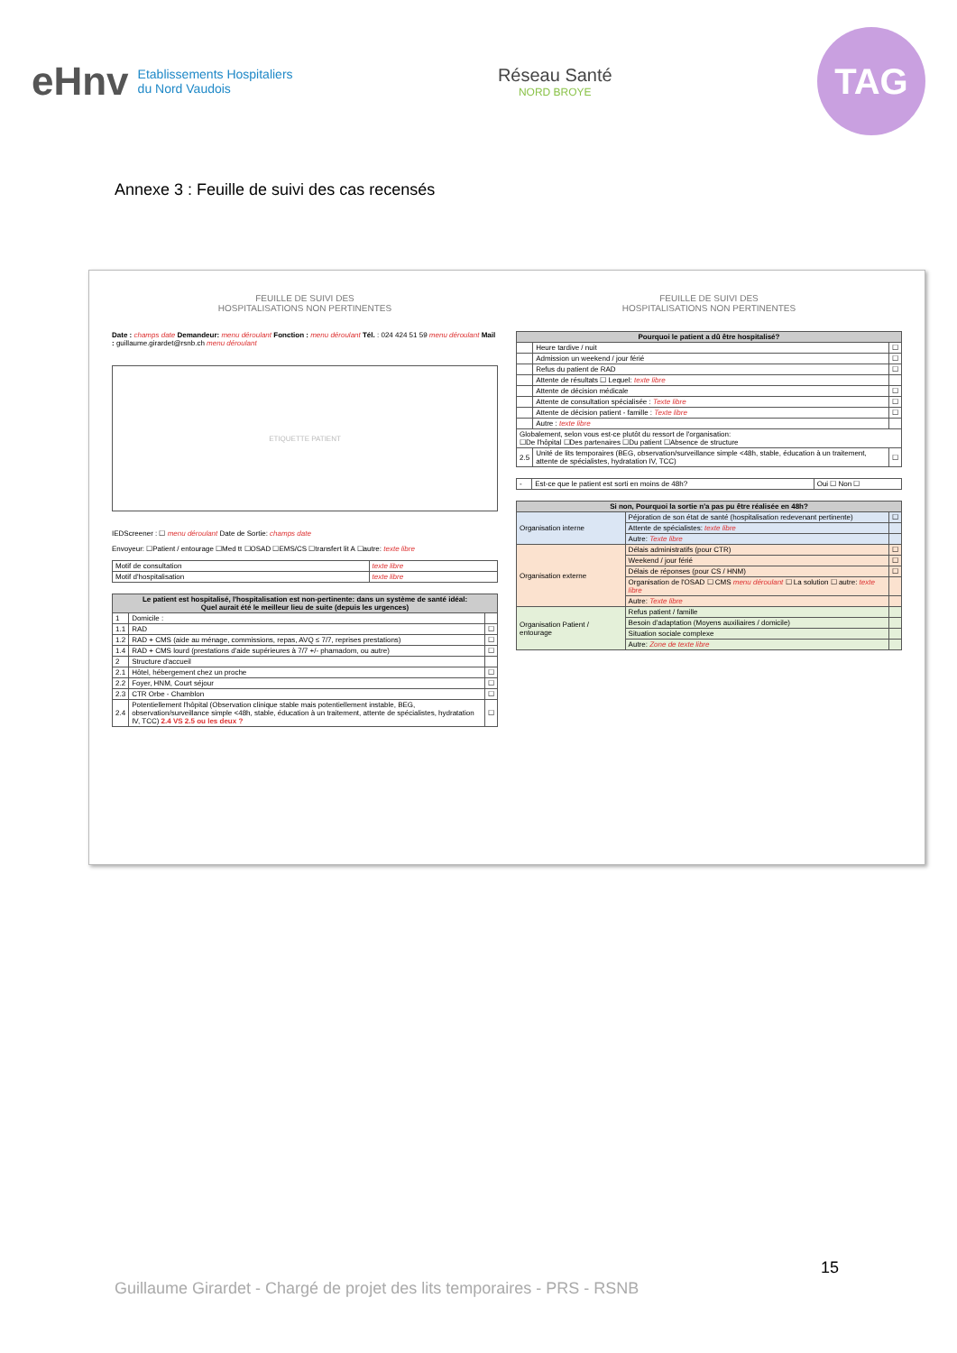eHnv Etablissements Hospitaliers
du Nord Vaudois
Réseau Santé
NORD BROYE
TAG
Annexe 3 : Feuille de suivi des cas recensés
FEUILLE DE SUIVI DES
HOSPITALISATIONS NON PERTINENTES
Date : champs date Demandeur: menu déroulant Fonction : menu déroulant Tél. : 024 424 51 59 menu déroulant Mail : guillaume.girardet@rsnb.ch menu déroulant
ETIQUETTE PATIENT
IEDScreener : ☐ menu déroulant Date de Sortie: champs date
Envoyeur: ☐Patient / entourage ☐Med tt ☐OSAD ☐EMS/CS ☐transfert lit A ☐autre: texte libre
| Motif de consultation | texte libre |
| Motif d'hospitalisation | texte libre |
| Le patient est hospitalisé, l'hospitalisation est non-pertinente: dans un système de santé idéal: Quel aurait été le meilleur lieu de suite (depuis les urgences) | | |
| --- | --- | --- |
| 1 | Domicile : | |
| 1.1 | RAD | ☐ |
| 1.2 | RAD + CMS (aide au ménage, commissions, repas, AVQ ≤ 7/7, reprises prestations) | ☐ |
| 1.4 | RAD + CMS lourd (prestations d'aide supérieures à 7/7 +/- phamadom, ou autre) | ☐ |
| 2 | Structure d'accueil | |
| 2.1 | Hôtel, hébergement chez un proche | ☐ |
| 2.2 | Foyer, HNM, Court séjour | ☐ |
| 2.3 | CTR Orbe - Chamblon | ☐ |
| 2.4 | Potentiellement l'hôpital (Observation clinique stable mais potentiellement instable, BEG, observation/surveillance simple <48h, stable, éducation à un traitement, attente de spécialistes, hydratation IV, TCC) 2.4 VS 2.5 ou les deux ? | ☐ |
FEUILLE DE SUIVI DES
HOSPITALISATIONS NON PERTINENTES
| Pourquoi le patient a dû être hospitalisé? | | |
| --- | --- | --- |
| | Heure tardive / nuit | ☐ |
| | Admission un weekend / jour férié | ☐ |
| | Refus du patient de RAD | ☐ |
| | Attente de résultats ☐ Lequel: texte libre | |
| | Attente de décision médicale | ☐ |
| | Attente de consultation spécialisée : Texte libre | ☐ |
| | Attente de décision patient - famille : Texte libre | ☐ |
| | Autre : texte libre | |
| Globalement, selon vous est-ce plutôt du ressort de l'organisation: ☐De l'hôpital ☐Des partenaires ☐Du patient ☐Absence de structure | | |
| 2.5 | Unité de lits temporaires (BEG, observation/surveillance simple <48h, stable, éducation à un traitement, attente de spécialistes, hydratation IV, TCC) | ☐ |
| - | Est-ce que le patient est sorti en moins de 48h? | Oui ☐ Non ☐ |
| Si non, Pourquoi la sortie n'a pas pu être réalisée en 48h? | | |
| --- | --- | --- |
| Organisation interne | Péjoration de son état de santé (hospitalisation redevenant pertinente) | ☐ |
| | Attente de spécialistes: texte libre | |
| | Autre: Texte libre | |
| Organisation externe | Délais administratifs (pour CTR) | ☐ |
| | Weekend / jour férié | ☐ |
| | Délais de réponses (pour CS / HNM) | ☐ |
| | Organisation de l'OSAD ☐ CMS menu déroulant ☐ La solution ☐ autre: texte libre | |
| | Autre: Texte libre | |
| Organisation Patient / entourage | Refus patient / famille | |
| | Besoin d'adaptation (Moyens auxiliaires / domicile) | |
| | Situation sociale complexe | |
| | Autre: Zone de texte libre | |
15
Guillaume Girardet - Chargé de projet des lits temporaires - PRS - RSNB